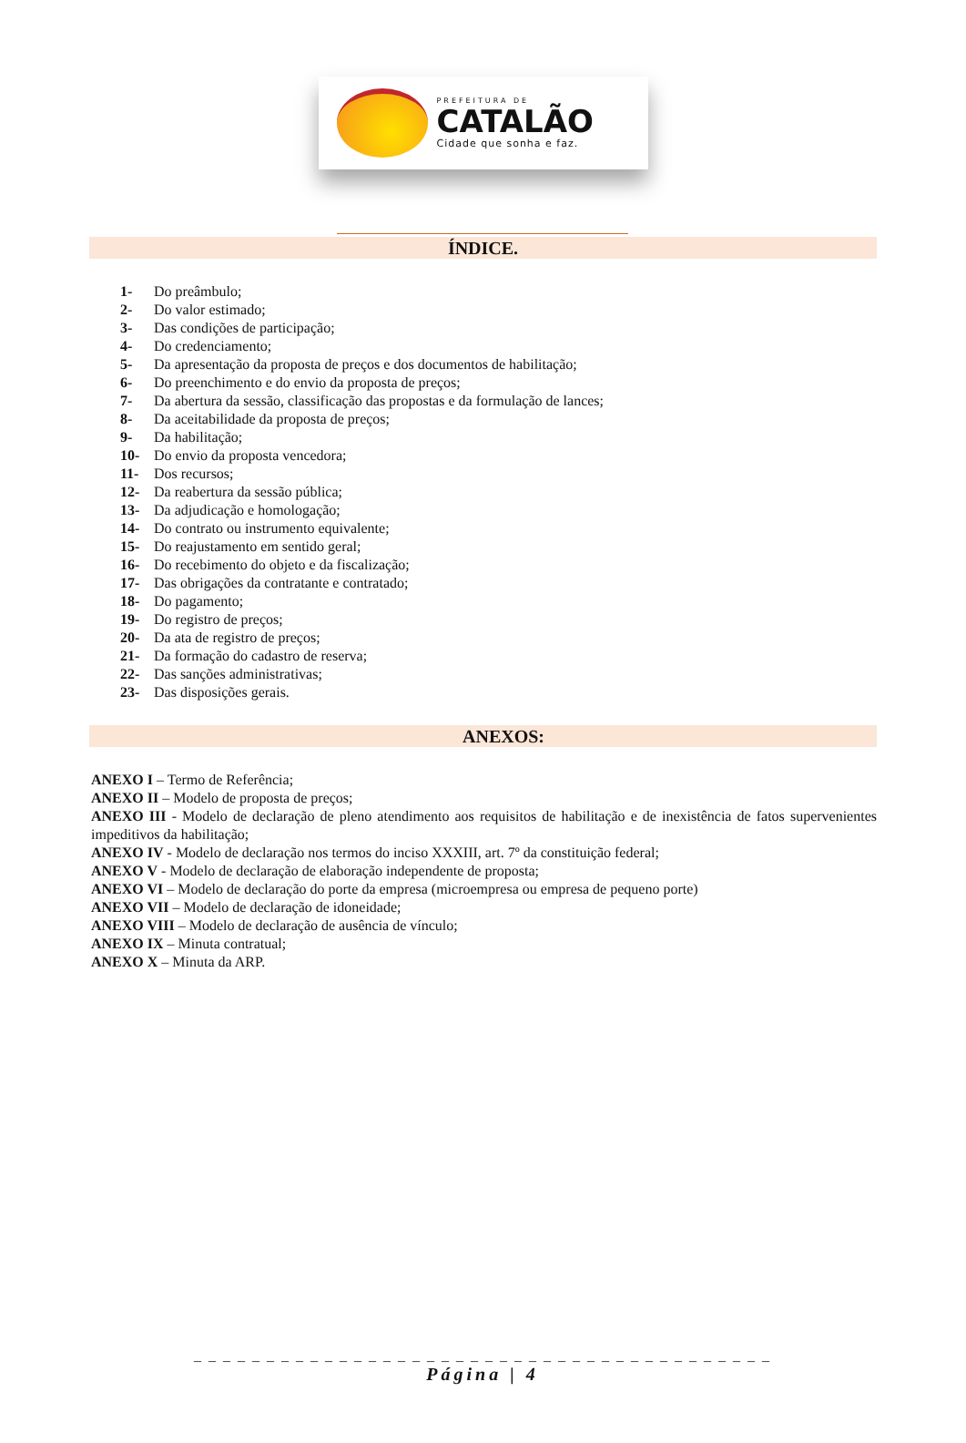PREFEITURA DE
CATALÃO
Cidade que sonha e faz.
ÍNDICE.
1- Do preâmbulo;
2- Do valor estimado;
3- Das condições de participação;
4- Do credenciamento;
5- Da apresentação da proposta de preços e dos documentos de habilitação;
6- Do preenchimento e do envio da proposta de preços;
7- Da abertura da sessão, classificação das propostas e da formulação de lances;
8- Da aceitabilidade da proposta de preços;
9- Da habilitação;
10- Do envio da proposta vencedora;
11- Dos recursos;
12- Da reabertura da sessão pública;
13- Da adjudicação e homologação;
14- Do contrato ou instrumento equivalente;
15- Do reajustamento em sentido geral;
16- Do recebimento do objeto e da fiscalização;
17- Das obrigações da contratante e contratado;
18- Do pagamento;
19- Do registro de preços;
20- Da ata de registro de preços;
21- Da formação do cadastro de reserva;
22- Das sanções administrativas;
23- Das disposições gerais.
ANEXOS:
ANEXO I – Termo de Referência;
ANEXO II – Modelo de proposta de preços;
ANEXO III - Modelo de declaração de pleno atendimento aos requisitos de habilitação e de inexistência de fatos supervenientes impeditivos da habilitação;
ANEXO IV - Modelo de declaração nos termos do inciso XXXIII, art. 7º da constituição federal;
ANEXO V - Modelo de declaração de elaboração independente de proposta;
ANEXO VI – Modelo de declaração do porte da empresa (microempresa ou empresa de pequeno porte)
ANEXO VII – Modelo de declaração de idoneidade;
ANEXO VIII – Modelo de declaração de ausência de vínculo;
ANEXO IX – Minuta contratual;
ANEXO X – Minuta da ARP.
_ _ _ _ _ _ _ _ _ _ _ _ _ _ _ _ _ _ _ _ _ _ _ _ _ _ _ _ _ _ _ _ _ _ _ _ _ _ _ _
Página | 4